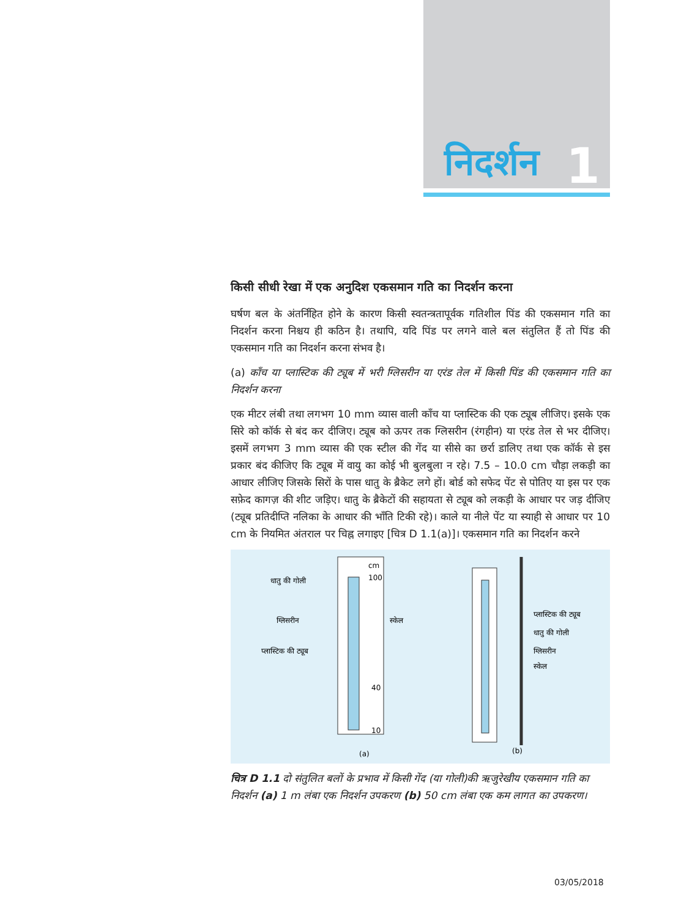निदर्शन 1
किसी सीधी रेखा में एक अनुदिश एकसमान गति का निदर्शन करना
घर्षण बल के अंतर्निहित होने के कारण किसी स्वतन्त्रतापूर्वक गतिशील पिंड की एकसमान गति का निदर्शन करना निश्चय ही कठिन है। तथापि, यदि पिंड पर लगने वाले बल संतुलित हैं तो पिंड की एकसमान गति का निदर्शन करना संभव है।
(a) काँच या प्लास्टिक की ट्यूब में भरी ग्लिसरीन या एरंड तेल में किसी पिंड की एकसमान गति का निदर्शन करना
एक मीटर लंबी तथा लगभग 10 mm व्यास वाली काँच या प्लास्टिक की एक ट्यूब लीजिए। इसके एक सिरे को कॉर्क से बंद कर दीजिए। ट्यूब को ऊपर तक ग्लिसरीन (रंगहीन) या एरंड तेल से भर दीजिए। इसमें लगभग 3 mm व्यास की एक स्टील की गेंद या सीसे का छर्रा डालिए तथा एक कॉर्क से इस प्रकार बंद कीजिए कि ट्यूब में वायु का कोई भी बुलबुला न रहे। 7.5 – 10.0 cm चौड़ा लकड़ी का आधार लीजिए जिसके सिरों के पास धातु के ब्रैकेट लगे हों। बोर्ड को सफेद पेंट से पोतिए या इस पर एक सफ़ेद कागज़ की शीट जड़िए। धातु के ब्रैकेटों की सहायता से ट्यूब को लकड़ी के आधार पर जड़ दीजिए (ट्यूब प्रतिदीप्ति नलिका के आधार की भाँति टिकी रहे)। काले या नीले पेंट या स्याही से आधार पर 10 cm के नियमित अंतराल पर चिह्न लगाइए [चित्र D 1.1(a)]। एकसमान गति का निदर्शन करने
cm
100
40
10
धातु की गोली
ग्लिसरीन
स्केल
प्लास्टिक की ट्यूब
(a)
प्लास्टिक की ट्यूब
धातु की गोली
ग्लिसरीन
स्केल
(b)
चित्र D 1.1 दो संतुलित बलों के प्रभाव में किसी गेंद (या गोली)की ऋजुरेखीय एकसमान गति का निदर्शन (a) 1 m लंबा एक निदर्शन उपकरण (b) 50 cm लंबा एक कम लागत का उपकरण।
03/05/2018